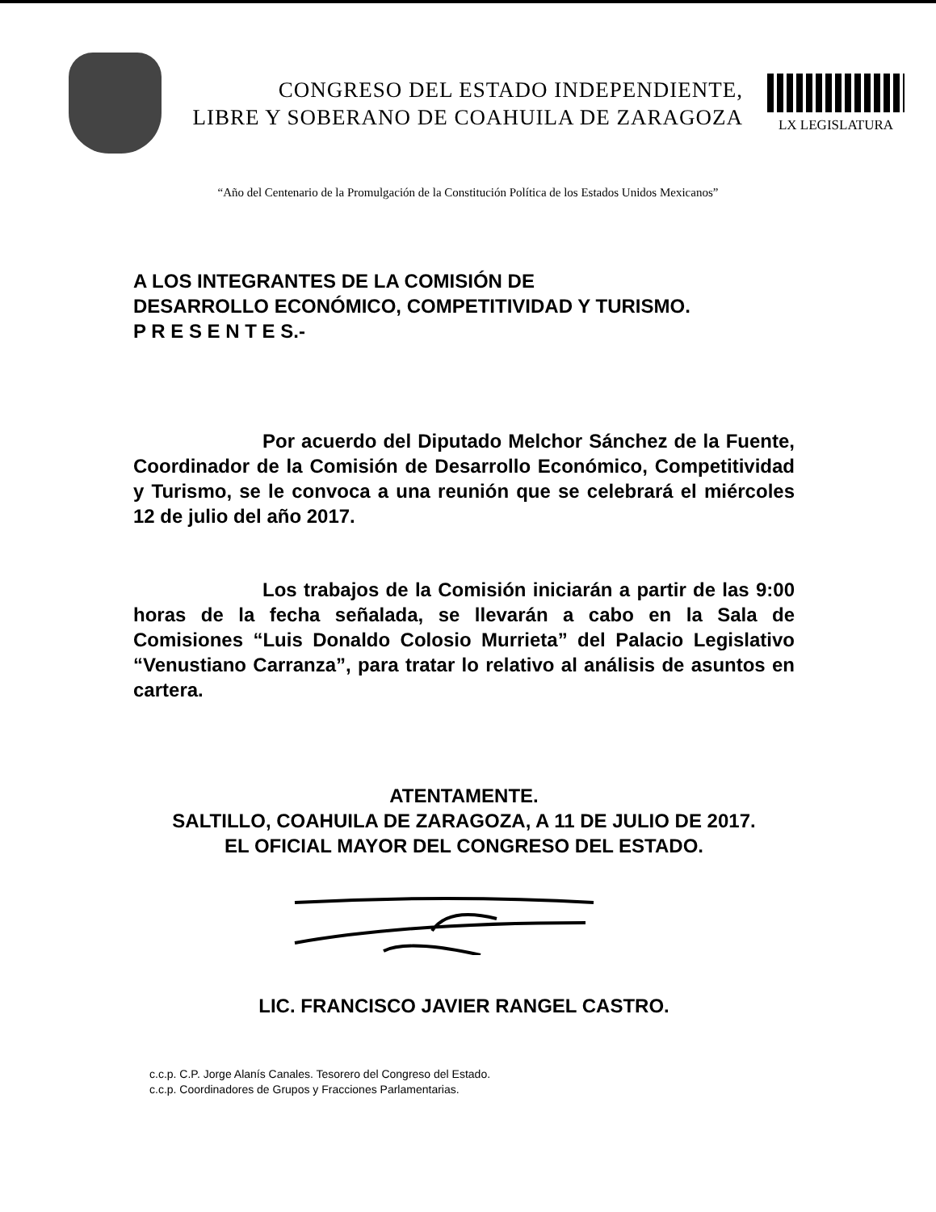CONGRESO DEL ESTADO INDEPENDIENTE,
LIBRE Y SOBERANO DE COAHUILA DE ZARAGOZA
LX LEGISLATURA
“Año del Centenario de la Promulgación de la Constitución Política de los Estados Unidos Mexicanos”
A LOS INTEGRANTES DE LA COMISIÓN DE
DESARROLLO ECONÓMICO, COMPETITIVIDAD Y TURISMO.
P R E S E N T E S.-
Por acuerdo del Diputado Melchor Sánchez de la Fuente, Coordinador de la Comisión de Desarrollo Económico, Competitividad y Turismo, se le convoca a una reunión que se celebrará el miércoles 12 de julio del año 2017.
Los trabajos de la Comisión iniciarán a partir de las 9:00 horas de la fecha señalada, se llevarán a cabo en la Sala de Comisiones “Luis Donaldo Colosio Murrieta” del Palacio Legislativo “Venustiano Carranza”, para tratar lo relativo al análisis de asuntos en cartera.
ATENTAMENTE.
SALTILLO, COAHUILA DE ZARAGOZA, A 11 DE JULIO DE 2017.
EL OFICIAL MAYOR DEL CONGRESO DEL ESTADO.
LIC. FRANCISCO JAVIER RANGEL CASTRO.
c.c.p. C.P. Jorge Alanís Canales. Tesorero del Congreso del Estado.
c.c.p. Coordinadores de Grupos y Fracciones Parlamentarias.